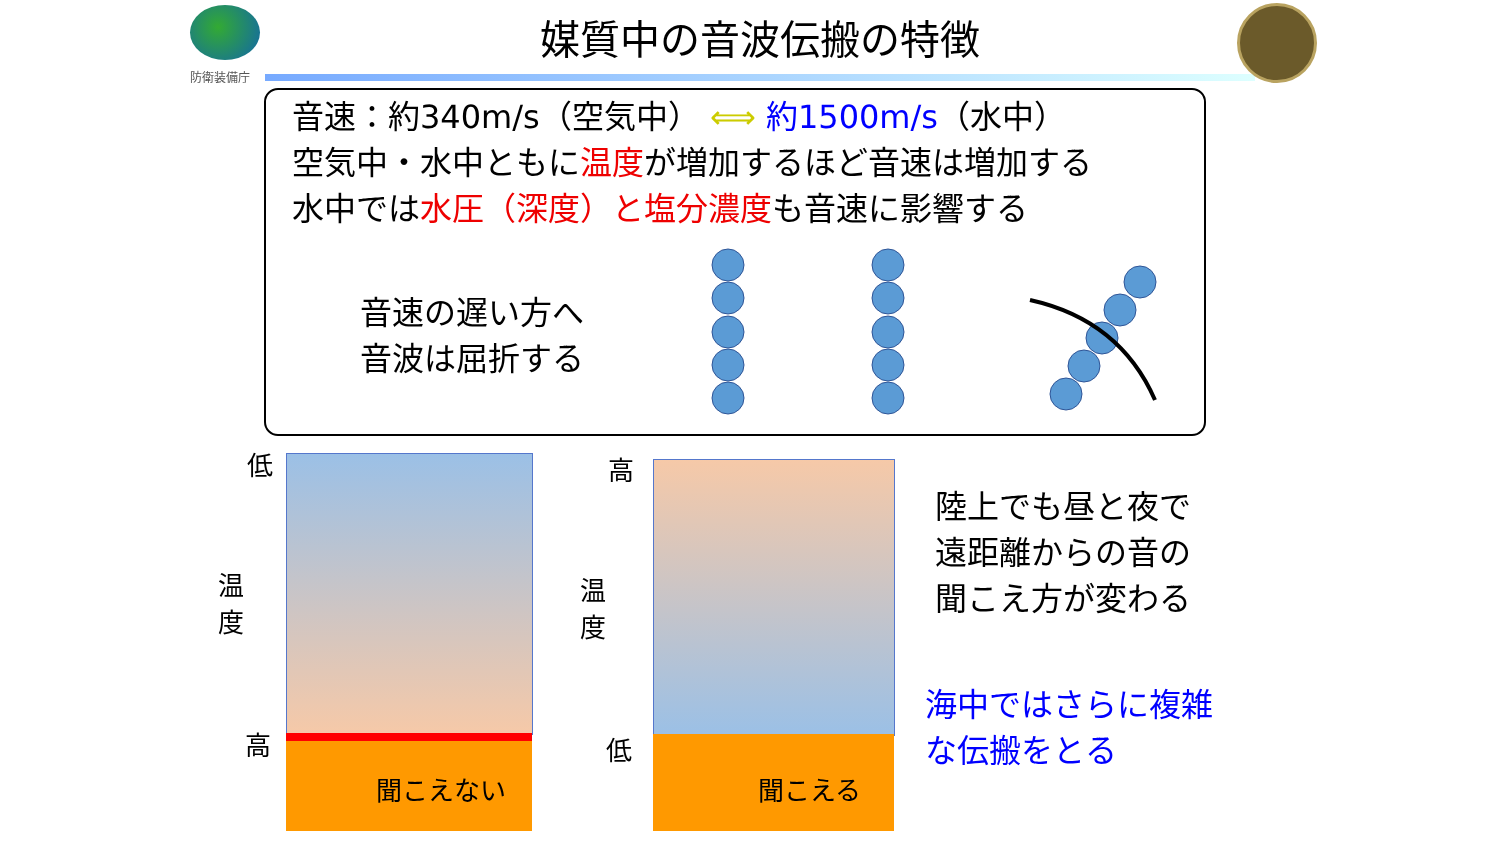防衛装備庁
媒質中の音波伝搬の特徴
音速：約340m/s（空気中） ⟺ 約1500m/s（水中）
空気中・水中ともに温度が増加するほど音速は増加する
水中では水圧（深度）と塩分濃度も音速に影響する
音速の遅い方へ
音波は屈折する
聞こえない 聞こえる
低
温
度
高
高
温
度
低
陸上でも昼と夜で
遠距離からの音の
聞こえ方が変わる
海中ではさらに複雑
な伝搬をとる